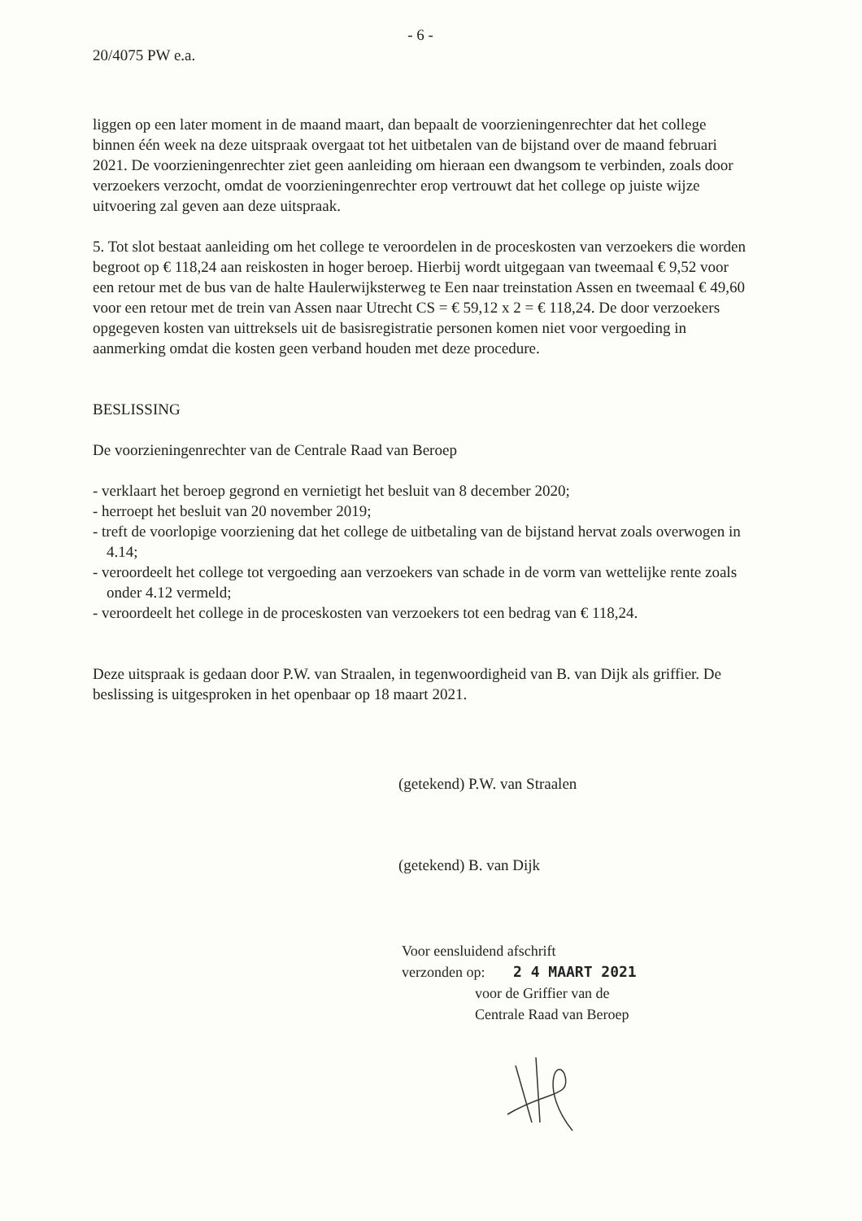- 6 -
20/4075 PW e.a.
liggen op een later moment in de maand maart, dan bepaalt de voorzieningenrechter dat het college binnen één week na deze uitspraak overgaat tot het uitbetalen van de bijstand over de maand februari 2021. De voorzieningenrechter ziet geen aanleiding om hieraan een dwangsom te verbinden, zoals door verzoekers verzocht, omdat de voorzieningenrechter erop vertrouwt dat het college op juiste wijze uitvoering zal geven aan deze uitspraak.
5. Tot slot bestaat aanleiding om het college te veroordelen in de proceskosten van verzoekers die worden begroot op € 118,24 aan reiskosten in hoger beroep. Hierbij wordt uitgegaan van tweemaal € 9,52 voor een retour met de bus van de halte Haulerwijksterweg te Een naar treinstation Assen en tweemaal € 49,60 voor een retour met de trein van Assen naar Utrecht CS = € 59,12 x 2 = € 118,24. De door verzoekers opgegeven kosten van uittreksels uit de basisregistratie personen komen niet voor vergoeding in aanmerking omdat die kosten geen verband houden met deze procedure.
BESLISSING
De voorzieningenrechter van de Centrale Raad van Beroep
- verklaart het beroep gegrond en vernietigt het besluit van 8 december 2020;
- herroept het besluit van 20 november 2019;
- treft de voorlopige voorziening dat het college de uitbetaling van de bijstand hervat zoals overwogen in 4.14;
- veroordeelt het college tot vergoeding aan verzoekers van schade in de vorm van wettelijke rente zoals onder 4.12 vermeld;
- veroordeelt het college in de proceskosten van verzoekers tot een bedrag van € 118,24.
Deze uitspraak is gedaan door P.W. van Straalen, in tegenwoordigheid van B. van Dijk als griffier. De beslissing is uitgesproken in het openbaar op 18 maart 2021.
(getekend) P.W. van Straalen
(getekend) B. van Dijk
Voor eensluidend afschrift
verzonden op: 2 4 MAART 2021
voor de Griffier van de
Centrale Raad van Beroep